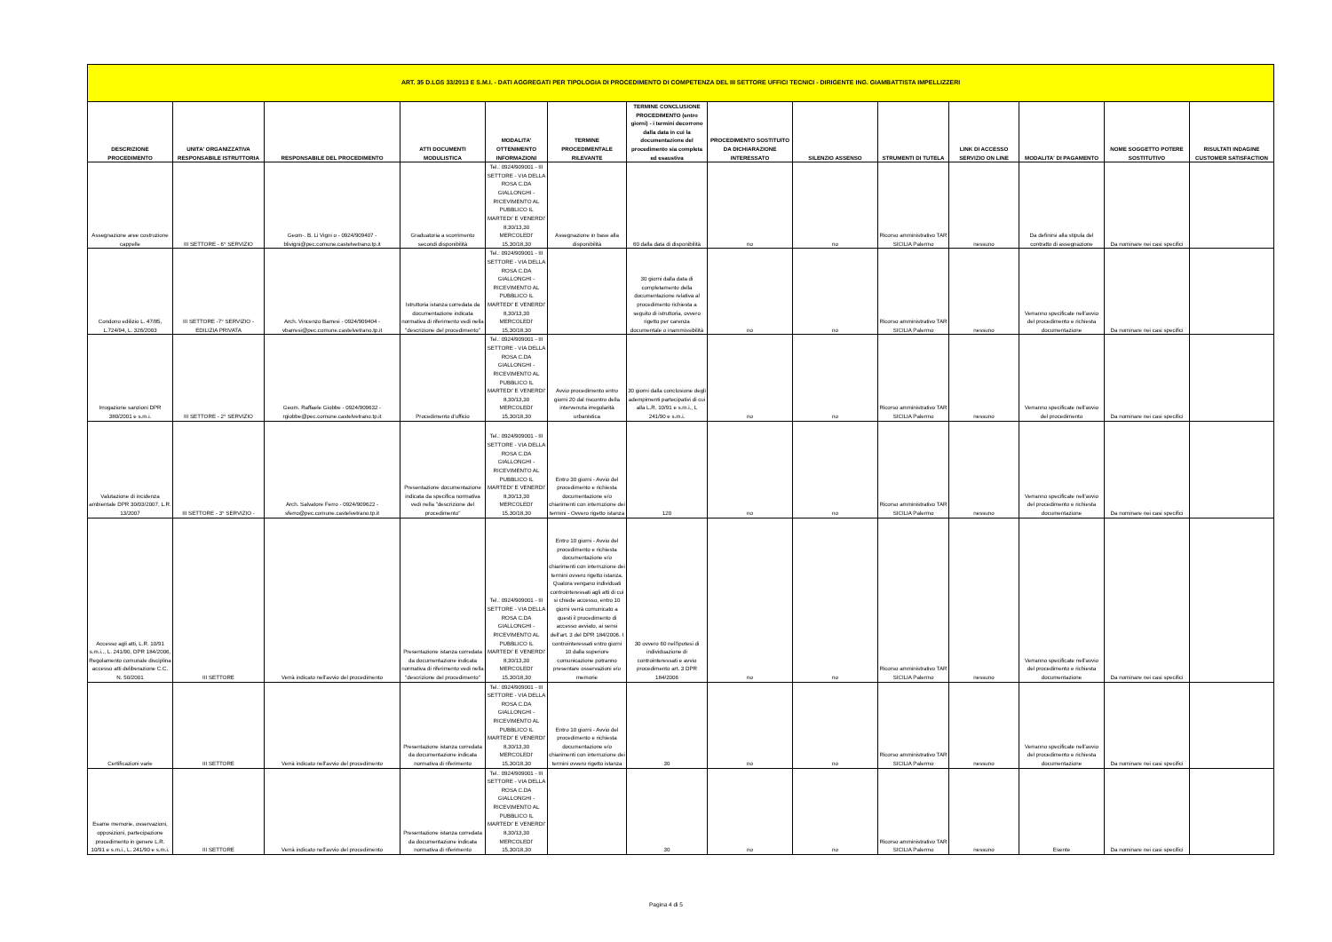| ART. 35 D.LGS 33/2013 E S.M.I. - DATI AGGREGATI PER TIPOLOGIA DI PROCEDIMENTO DI COMPETENZA DEL III SETTORE UFFICI TECNICI - DIRIGENTE ING. GIAMBATTISTA IMPELLIZZERI | | | | | | | | | | | | | |
| DESCRIZIONE PROCEDIMENTO | UNITA' ORGANIZZATIVA RESPONSABILE ISTRUTTORIA | RESPONSABILE DEL PROCEDIMENTO | ATTI DOCUMENTI MODULISTICA | MODALITA' OTTENIMENTO INFORMAZIONI | TERMINE PROCEDIMENTALE RILEVANTE | TERMINE CONCLUSIONE PROCEDIMENTO (entro giorni) - i termini decorrono dalla data in cui la documentazione del procedimento sia completa ed esaustiva | PROCEDIMENTO SOSTITUITO DA DICHIARAZIONE INTERESSATO | SILENZIO ASSENSO | STRUMENTI DI TUTELA | LINK DI ACCESSO SERVIZIO ON LINE | MODALITA' DI PAGAMENTO | NOME SOGGETTO POTERE SOSTITUTIVO | RISULTATI INDAGINE CUSTOMER SATISFACTION |
| Assegnazione aree costruzione cappelle | III SETTORE - 6° SERVIZIO | Geom-. B. Li Vigni o - 0924/909407 - blivigni@pec.comune.castelvetrano.tp.it | Graduatoria a scorrimento secondi disponibilità | Tel.: 0924/909001 - III SETTORE - VIA DELLA ROSA C.DA GIALLONGHI - RICEVIMENTO AL PUBBLICO IL MARTEDI' E VENERDI' 8,30/13,30 MERCOLEDI' 15,30/18,30 | Assegnazione in base alla disponibilità | 60 dalla data di disponibilità | no | no | Ricorso amministrativo TAR SICILIA Palermo | nessuno | Da definirsi alla stipula del contratto di assegnazione | Da nominare nei casi specifici | |
| Condono edilizio L. 47/85, L.724/94, L. 326/2003 | III SETTORE -7° SERVIZIO - EDILIZIA PRIVATA | Arch. Vincenzo Barresi - 0924/909404 - vbarresi@pec.comune.castelvetrano.tp.it | Istruttoria istanza corredata da documentazione indicata normativa di riferimento vedi nella "descrizione del procedimento" | Tel.: 0924/909001 - III SETTORE - VIA DELLA ROSA C.DA GIALLONGHI - RICEVIMENTO AL PUBBLICO IL MARTEDI' E VENERDI' 8,30/13,30 MERCOLEDI' 15,30/18,30 | | 30 giorni dalla data di completamento della documentazione relativa al procedimento richiesta a seguito di istruttoria, ovvero rigetto per carenza documentale o inammissibilità | no | no | Ricorso amministrativo TAR SICILIA Palermo | nessuno | Verranno specificate nell'avvio del procedimento e richiesta documentazione | Da nominare nei casi specifici | |
| Irrogazione sanzioni DPR 380/2001 e s.m.i. | III SETTORE - 2° SERVIZIO | Geom. Raffaele Giobbe - 0924/909632 - rgiobbe@pec.comune.castelvetrano.tp.it | Procedimento d'ufficio | Tel.: 0924/909001 - III SETTORE - VIA DELLA ROSA C.DA GIALLONGHI - RICEVIMENTO AL PUBBLICO IL MARTEDI' E VENERDI' 8,30/13,30 MERCOLEDI' 15,30/18,30 | Avvio procedimento entro giorni 20 dal riscontro della intervenuta irregolarità urbanistica | 30 giorni dalla conclusione degli adempimenti partecipativi di cui alla L.R. 10/91 e s.m.i., L 241/90 e s.m.i. | no | no | Ricorso amministrativo TAR SICILIA Palermo | nessuno | Verranno specificate nell'avvio del procedimento | Da nominare nei casi specifici | |
| Valutazione di incidenza ambientale DPR 30/03/2007, L.R. 13/2007 | III SETTORE - 3° SERVIZIO - | Arch. Salvatore Ferro - 0924/909622 - sferro@pec.comune.castelvetrano.tp.it | Presentazione documentazione indicata da specifica normativa vedi nella "descrizione del procedimento" | Tel.: 0924/909001 - III SETTORE - VIA DELLA ROSA C.DA GIALLONGHI - RICEVIMENTO AL PUBBLICO IL MARTEDI' E VENERDI' 8,30/13,30 MERCOLEDI' 15,30/18,30 | Entro 30 giorni - Avvio del procedimento e richiesta documentazione e/o chiarimenti con interruzione dei termini - Ovvero rigetto istanza | 120 | no | no | Ricorso amministrativo TAR SICILIA Palermo | nessuno | Verranno specificate nell'avvio del procedimento e richiesta documentazione | Da nominare nei casi specifici | |
| Accesso agli atti, L.R. 10/91 s.m.i.., L. 241/90, DPR 184/2006, Regolamento comunale disciplina accesso atti deliberazione C.C. N. 50/2001 | III SETTORE | Verrà indicato nell'avvio del procedimento | Presentazione istanza corredata da documentazione indicata normativa di riferimento vedi nella "descrizione del procedimento" | Tel.: 0924/909001 - III SETTORE - VIA DELLA ROSA C.DA GIALLONGHI - RICEVIMENTO AL PUBBLICO IL MARTEDI' E VENERDI' 8,30/13,30 MERCOLEDI' 15,30/18,30 | Entro 10 giorni - Avvio del procedimento e richiesta documentazione e/o chiarimenti con interruzione dei termini ovvero rigetto istanza. Qualora vengano individuati controinteressati agli atti di cui si chiede accesso, entro 10 giorni verrà comunicato a questi il procedimento di accesso avviato, ai sensi dell'art. 3 del DPR 184/2006. I controinteressati entro giorni 10 dalla superiore comunicazione potranno presentare osservazioni e/o memorie | 30 ovvero 60 nell'ipotesi di individuazione di controinteressati e avvio procedimento art. 3 DPR 184/2006 | no | no | Ricorso amministrativo TAR SICILIA Palermo | nessuno | Verranno specificate nell'avvio del procedimento e richiesta documentazione | Da nominare nei casi specifici | |
| Certificazioni varie | III SETTORE | Verrà indicato nell'avvio del procedimento | Presentazione istanza corredata da documentazione indicata normativa di riferimento | Tel.: 0924/909001 - III SETTORE - VIA DELLA ROSA C.DA GIALLONGHI - RICEVIMENTO AL PUBBLICO IL MARTEDI' E VENERDI' 8,30/13,30 MERCOLEDI' 15,30/18,30 | Entro 10 giorni - Avvio del procedimento e richiesta documentazione e/o chiarimenti con interruzione dei termini ovvero rigetto istanza | 30 | no | no | Ricorso amministrativo TAR SICILIA Palermo | nessuno | Verranno specificate nell'avvio del procedimento e richiesta documentazione | Da nominare nei casi specifici | |
| Esame memorie, osservazioni, opposizioni, partecipazione procedimento in genere L.R. 10/91 e s.m.i., L. 241/90 e s.m.i. | III SETTORE | Verrà indicato nell'avvio del procedimento | Presentazione istanza corredata da documentazione indicata normativa di riferimento | Tel.: 0924/909001 - III SETTORE - VIA DELLA ROSA C.DA GIALLONGHI - RICEVIMENTO AL PUBBLICO IL MARTEDI' E VENERDI' 8,30/13,30 MERCOLEDI' 15,30/18,30 | | 30 | no | no | Ricorso amministrativo TAR SICILIA Palermo | nessuno | Esente | Da nominare nei casi specifici | |
Pagina 4 di 5